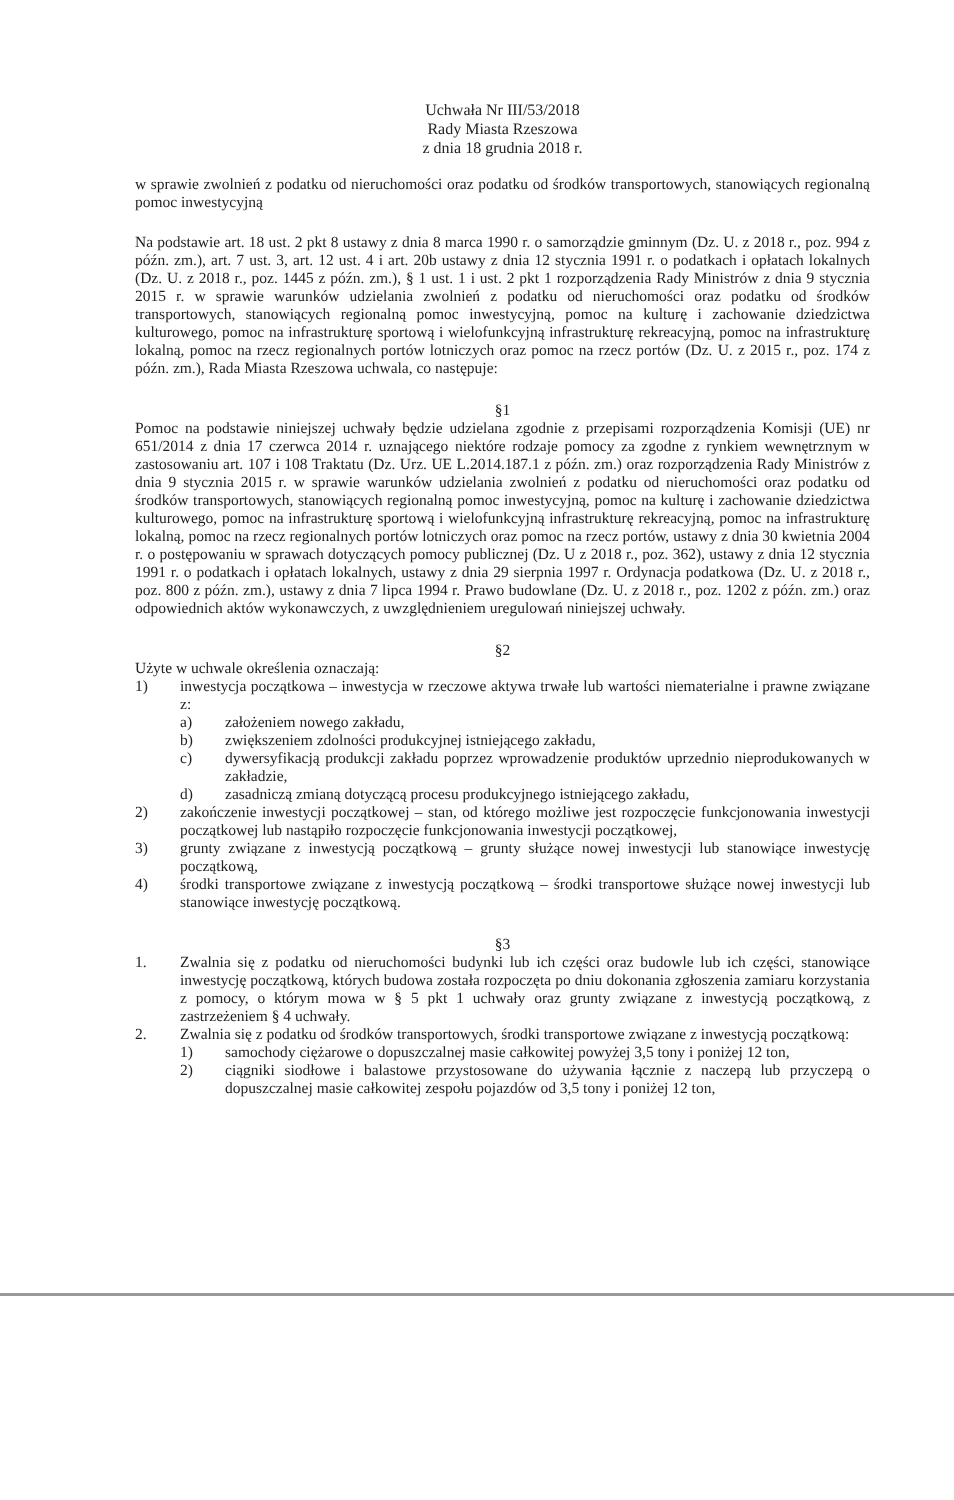Uchwała Nr III/53/2018
Rady Miasta Rzeszowa
z dnia 18 grudnia 2018 r.
w sprawie zwolnień z podatku od nieruchomości oraz podatku od środków transportowych, stanowiących regionalną pomoc inwestycyjną
Na podstawie art. 18 ust. 2 pkt 8 ustawy z dnia 8 marca 1990 r. o samorządzie gminnym (Dz. U. z 2018 r., poz. 994 z późn. zm.), art. 7 ust. 3, art. 12 ust. 4 i art. 20b ustawy z dnia 12 stycznia 1991 r. o podatkach i opłatach lokalnych (Dz. U. z 2018 r., poz. 1445 z późn. zm.), § 1 ust. 1 i ust. 2 pkt 1 rozporządzenia Rady Ministrów z dnia 9 stycznia 2015 r. w sprawie warunków udzielania zwolnień z podatku od nieruchomości oraz podatku od środków transportowych, stanowiących regionalną pomoc inwestycyjną, pomoc na kulturę i zachowanie dziedzictwa kulturowego, pomoc na infrastrukturę sportową i wielofunkcyjną infrastrukturę rekreacyjną, pomoc na infrastrukturę lokalną, pomoc na rzecz regionalnych portów lotniczych oraz pomoc na rzecz portów (Dz. U. z 2015 r., poz. 174 z późn. zm.), Rada Miasta Rzeszowa uchwala, co następuje:
§1
Pomoc na podstawie niniejszej uchwały będzie udzielana zgodnie z przepisami rozporządzenia Komisji (UE) nr 651/2014 z dnia 17 czerwca 2014 r. uznającego niektóre rodzaje pomocy za zgodne z rynkiem wewnętrznym w zastosowaniu art. 107 i 108 Traktatu (Dz. Urz. UE L.2014.187.1 z późn. zm.) oraz rozporządzenia Rady Ministrów z dnia 9 stycznia 2015 r. w sprawie warunków udzielania zwolnień z podatku od nieruchomości oraz podatku od środków transportowych, stanowiących regionalną pomoc inwestycyjną, pomoc na kulturę i zachowanie dziedzictwa kulturowego, pomoc na infrastrukturę sportową i wielofunkcyjną infrastrukturę rekreacyjną, pomoc na infrastrukturę lokalną, pomoc na rzecz regionalnych portów lotniczych oraz pomoc na rzecz portów, ustawy z dnia 30 kwietnia 2004 r. o postępowaniu w sprawach dotyczących pomocy publicznej (Dz. U z 2018 r., poz. 362), ustawy z dnia 12 stycznia 1991 r. o podatkach i opłatach lokalnych, ustawy z dnia 29 sierpnia 1997 r. Ordynacja podatkowa (Dz. U. z 2018 r., poz. 800 z późn. zm.), ustawy z dnia 7 lipca 1994 r. Prawo budowlane (Dz. U. z 2018 r., poz. 1202 z późn. zm.) oraz odpowiednich aktów wykonawczych, z uwzględnieniem uregulowań niniejszej uchwały.
§2
Użyte w uchwale określenia oznaczają:
1) inwestycja początkowa – inwestycja w rzeczowe aktywa trwałe lub wartości niematerialne i prawne związane z:
a) założeniem nowego zakładu,
b) zwiększeniem zdolności produkcyjnej istniejącego zakładu,
c) dywersyfikacją produkcji zakładu poprzez wprowadzenie produktów uprzednio nieprodukowanych w zakładzie,
d) zasadniczą zmianą dotyczącą procesu produkcyjnego istniejącego zakładu,
2) zakończenie inwestycji początkowej – stan, od którego możliwe jest rozpoczęcie funkcjonowania inwestycji początkowej lub nastąpiło rozpoczęcie funkcjonowania inwestycji początkowej,
3) grunty związane z inwestycją początkową – grunty służące nowej inwestycji lub stanowiące inwestycję początkową,
4) środki transportowe związane z inwestycją początkową – środki transportowe służące nowej inwestycji lub stanowiące inwestycję początkową.
§3
1. Zwalnia się z podatku od nieruchomości budynki lub ich części oraz budowle lub ich części, stanowiące inwestycję początkową, których budowa została rozpoczęta po dniu dokonania zgłoszenia zamiaru korzystania z pomocy, o którym mowa w § 5 pkt 1 uchwały oraz grunty związane z inwestycją początkową, z zastrzeżeniem § 4 uchwały.
2. Zwalnia się z podatku od środków transportowych, środki transportowe związane z inwestycją początkową:
1) samochody ciężarowe o dopuszczalnej masie całkowitej powyżej 3,5 tony i poniżej 12 ton,
2) ciągniki siodłowe i balastowe przystosowane do używania łącznie z naczepą lub przyczepą o dopuszczalnej masie całkowitej zespołu pojazdów od 3,5 tony i poniżej 12 ton,